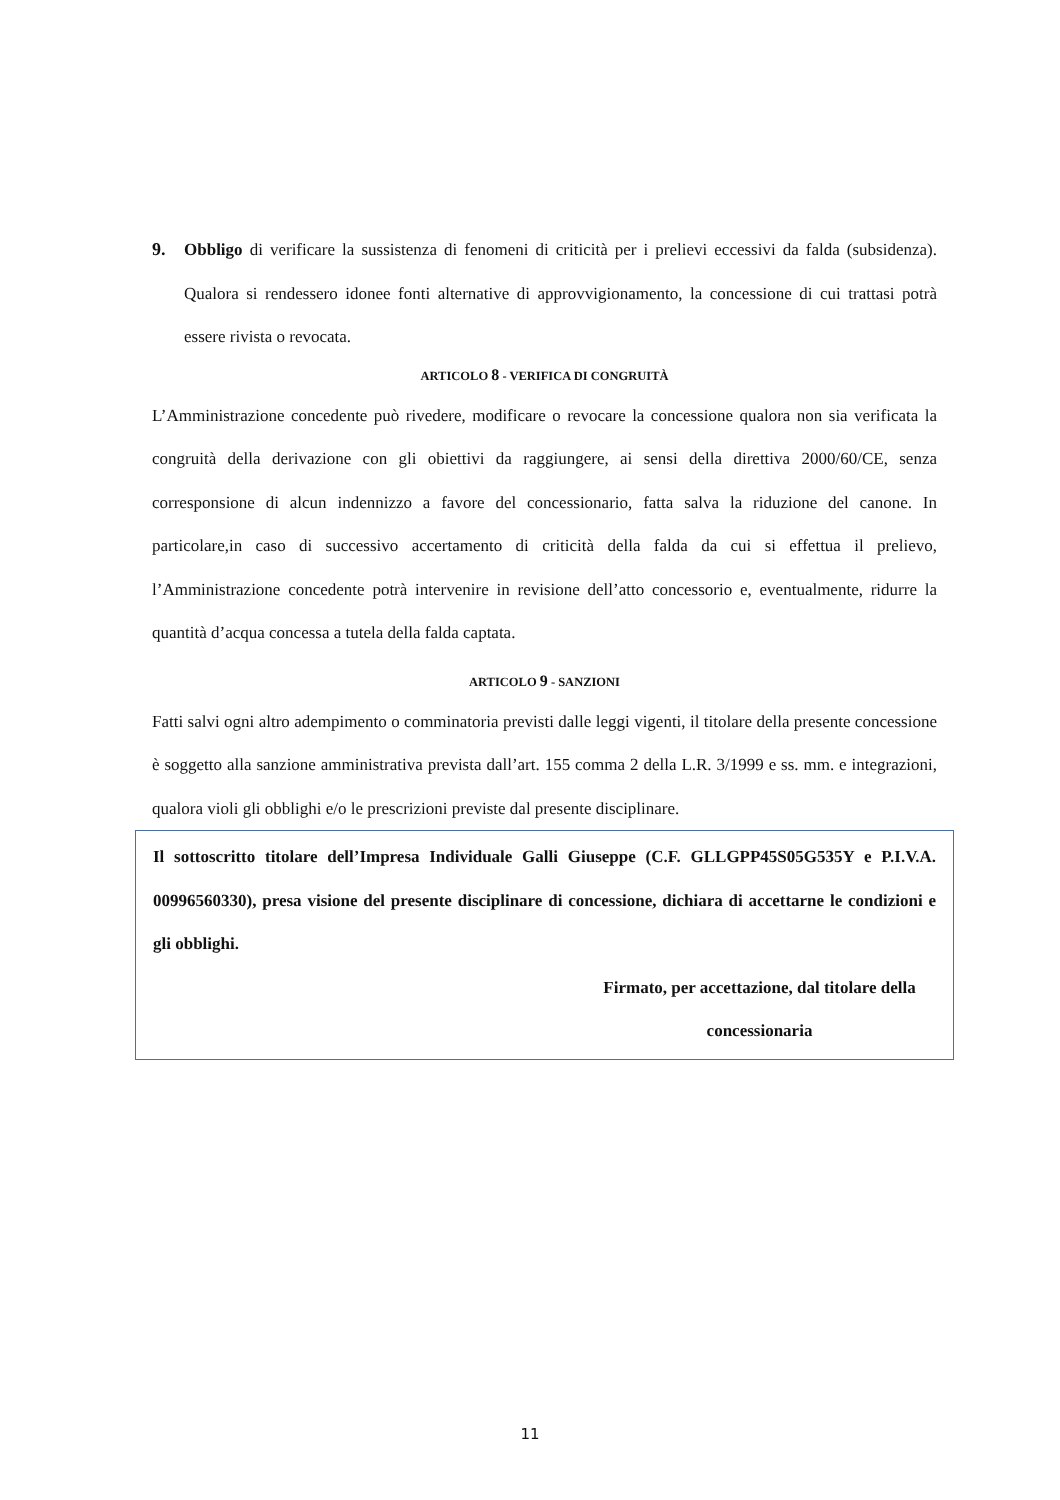9. Obbligo di verificare la sussistenza di fenomeni di criticità per i prelievi eccessivi da falda (subsidenza). Qualora si rendessero idonee fonti alternative di approvvigionamento, la concessione di cui trattasi potrà essere rivista o revocata.
ARTICOLO 8 - VERIFICA DI CONGRUITÀ
L’Amministrazione concedente può rivedere, modificare o revocare la concessione qualora non sia verificata la congruità della derivazione con gli obiettivi da raggiungere, ai sensi della direttiva 2000/60/CE, senza corresponsione di alcun indennizzo a favore del concessionario, fatta salva la riduzione del canone. In particolare,in caso di successivo accertamento di criticità della falda da cui si effettua il prelievo, l’Amministrazione concedente potrà intervenire in revisione dell’atto concessorio e, eventualmente, ridurre la quantità d’acqua concessa a tutela della falda captata.
ARTICOLO 9 - SANZIONI
Fatti salvi ogni altro adempimento o comminatoria previsti dalle leggi vigenti, il titolare della presente concessione è soggetto alla sanzione amministrativa prevista dall’art. 155 comma 2 della L.R. 3/1999 e ss. mm. e integrazioni, qualora violi gli obblighi e/o le prescrizioni previste dal presente disciplinare.
Il sottoscritto titolare dell’Impresa Individuale Galli Giuseppe (C.F. GLLGPP45S05G535Y e P.I.V.A. 00996560330), presa visione del presente disciplinare di concessione, dichiara di accettarne le condizioni e gli obblighi.
Firmato, per accettazione, dal titolare della
concessionaria
11